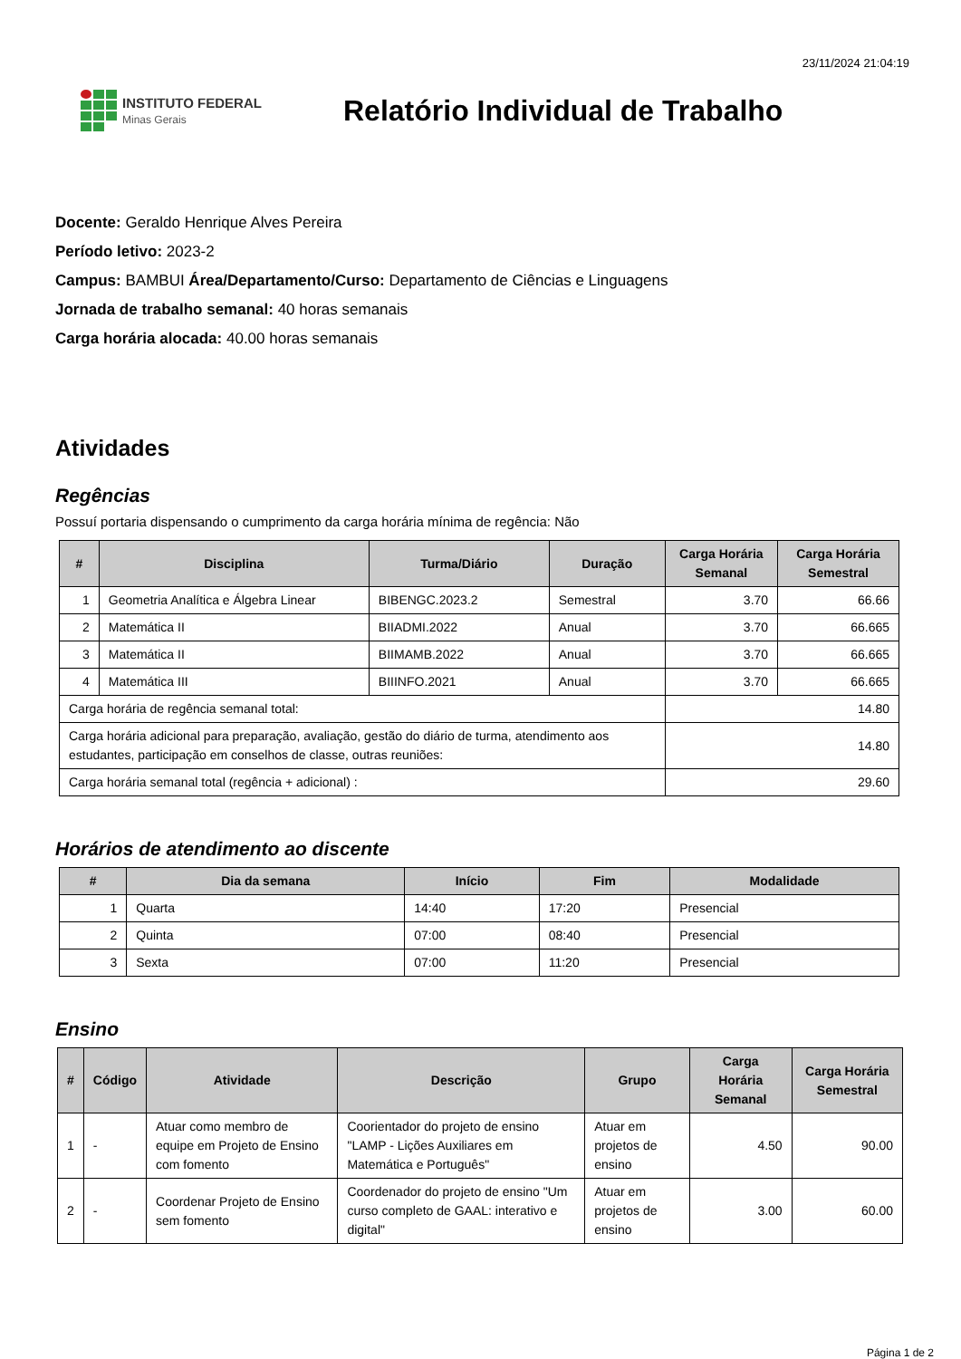23/11/2024 21:04:19
INSTITUTO FEDERAL
Minas Gerais
Relatório Individual de Trabalho
Docente: Geraldo Henrique Alves Pereira
Período letivo: 2023-2
Campus: BAMBUI Área/Departamento/Curso: Departamento de Ciências e Linguagens
Jornada de trabalho semanal: 40 horas semanais
Carga horária alocada: 40.00 horas semanais
Atividades
Regências
Possuí portaria dispensando o cumprimento da carga horária mínima de regência: Não
| # | Disciplina | Turma/Diário | Duração | Carga Horária Semanal | Carga Horária Semestral |
| --- | --- | --- | --- | --- | --- |
| 1 | Geometria Analítica e Álgebra Linear | BIBENGC.2023.2 | Semestral | 3.70 | 66.66 |
| 2 | Matemática II | BIIADMI.2022 | Anual | 3.70 | 66.665 |
| 3 | Matemática II | BIIMAMB.2022 | Anual | 3.70 | 66.665 |
| 4 | Matemática III | BIIINFO.2021 | Anual | 3.70 | 66.665 |
| Carga horária de regência semanal total: | | | | 14.80 | |
| Carga horária adicional para preparação, avaliação, gestão do diário de turma, atendimento aos estudantes, participação em conselhos de classe, outras reuniões: | | | | 14.80 | |
| Carga horária semanal total (regência + adicional) : | | | | 29.60 | |
Horários de atendimento ao discente
| # | Dia da semana | Início | Fim | Modalidade |
| --- | --- | --- | --- | --- |
| 1 | Quarta | 14:40 | 17:20 | Presencial |
| 2 | Quinta | 07:00 | 08:40 | Presencial |
| 3 | Sexta | 07:00 | 11:20 | Presencial |
Ensino
| # | Código | Atividade | Descrição | Grupo | Carga Horária Semanal | Carga Horária Semestral |
| --- | --- | --- | --- | --- | --- | --- |
| 1 | - | Atuar como membro de equipe em Projeto de Ensino com fomento | Coorientador do projeto de ensino "LAMP - Lições Auxiliares em Matemática e Português" | Atuar em projetos de ensino | 4.50 | 90.00 |
| 2 | - | Coordenar Projeto de Ensino sem fomento | Coordenador do projeto de ensino "Um curso completo de GAAL: interativo e digital" | Atuar em projetos de ensino | 3.00 | 60.00 |
Página 1 de 2